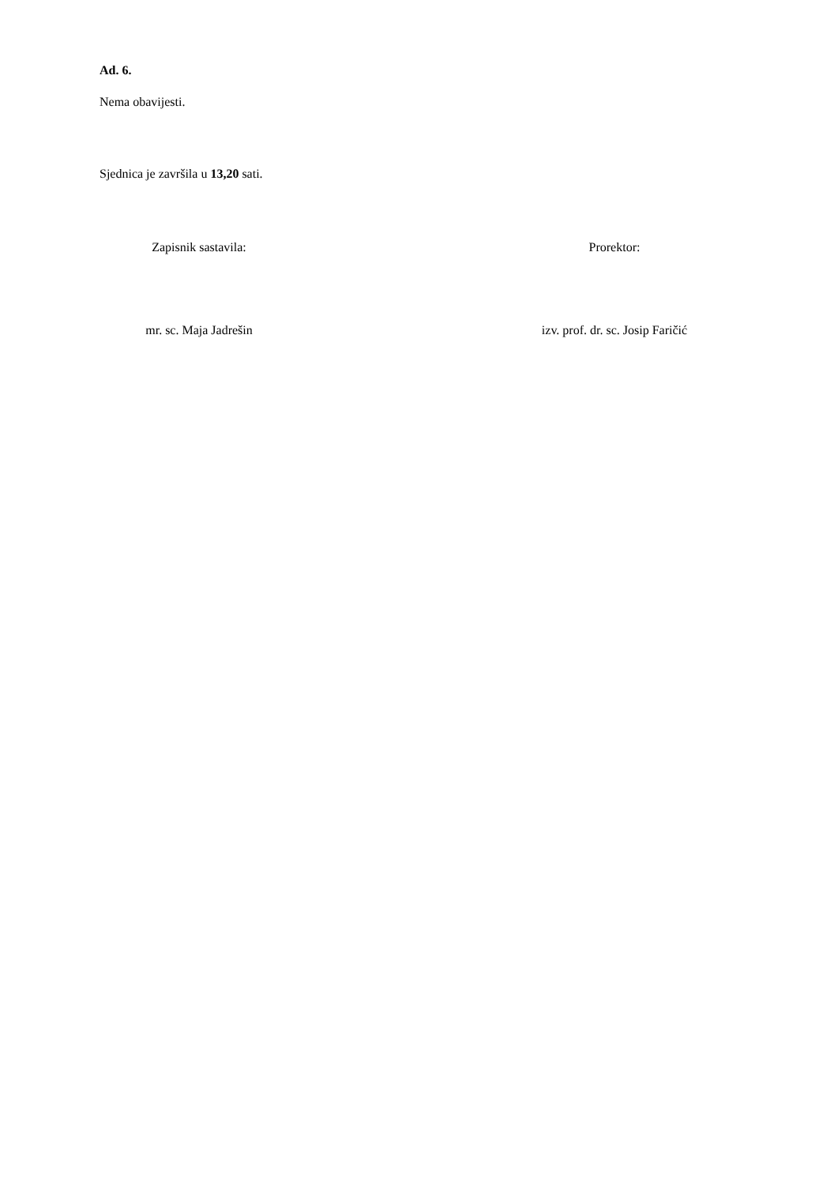Ad. 6.
Nema obavijesti.
Sjednica je završila u 13,20 sati.
Zapisnik sastavila: Prorektor:
mr. sc. Maja Jadrešin izv. prof. dr. sc. Josip Faričić